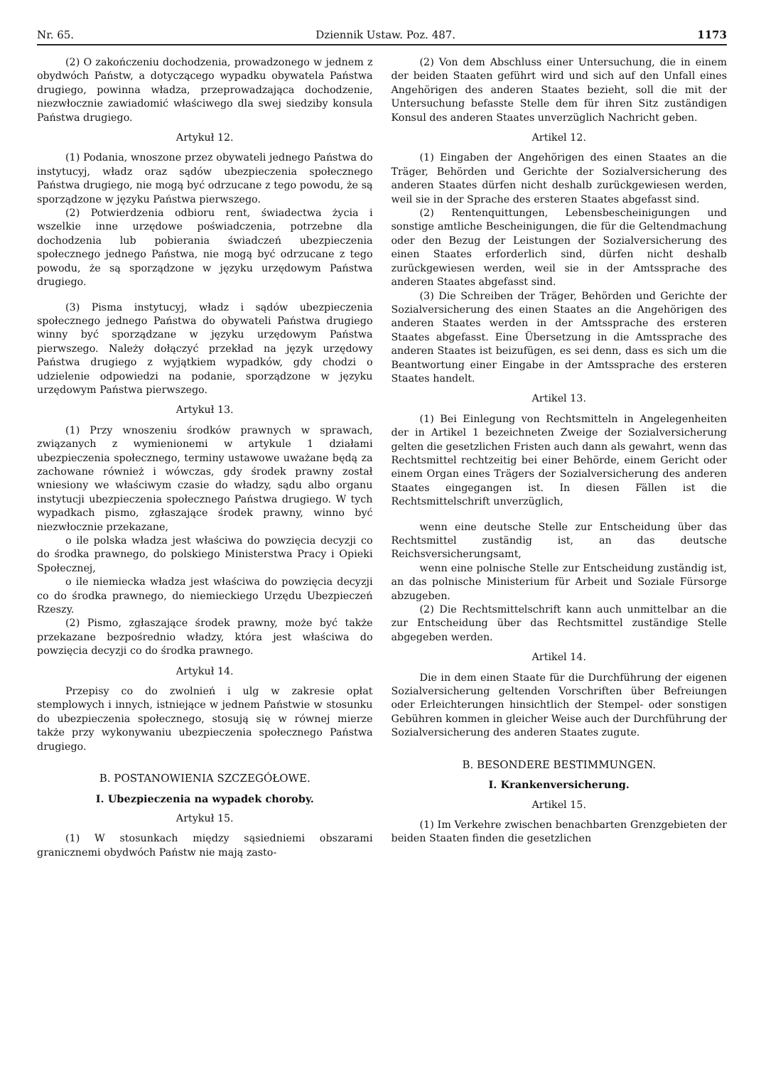Nr. 65. Dziennik Ustaw. Poz. 487. 1173
(2) O zakończeniu dochodzenia, prowadzonego w jednem z obydwóch Państw, a dotyczącego wypadku obywatela Państwa drugiego, powinna władza, przeprowadzająca dochodzenie, niezwłocznie zawiadomić właściwego dla swej siedziby konsula Państwa drugiego.
Artykuł 12.
(1) Podania, wnoszone przez obywateli jednego Państwa do instytucyj, władz oraz sądów ubezpieczenia społecznego Państwa drugiego, nie mogą być odrzucane z tego powodu, że są sporządzone w języku Państwa pierwszego.
(2) Potwierdzenia odbioru rent, świadectwa życia i wszelkie inne urzędowe poświadczenia, potrzebne dla dochodzenia lub pobierania świadczeń ubezpieczenia społecznego jednego Państwa, nie mogą być odrzucane z tego powodu, że są sporządzone w języku urzędowym Państwa drugiego.
(3) Pisma instytucyj, władz i sądów ubezpieczenia społecznego jednego Państwa do obywateli Państwa drugiego winny być sporządzane w języku urzędowym Państwa pierwszego. Należy dołączyć przekład na język urzędowy Państwa drugiego z wyjątkiem wypadków, gdy chodzi o udzielenie odpowiedzi na podanie, sporządzone w języku urzędowym Państwa pierwszego.
Artykuł 13.
(1) Przy wnoszeniu środków prawnych w sprawach, związanych z wymienionemi w artykule 1 działami ubezpieczenia społecznego, terminy ustawowe uważane będą za zachowane również i wówczas, gdy środek prawny został wniesiony we właściwym czasie do władzy, sądu albo organu instytucji ubezpieczenia społecznego Państwa drugiego. W tych wypadkach pismo, zgłaszające środek prawny, winno być niezwłocznie przekazane,
o ile polska władza jest właściwa do powzięcia decyzji co do środka prawnego, do polskiego Ministerstwa Pracy i Opieki Społecznej,
o ile niemiecka władza jest właściwa do powzięcia decyzji co do środka prawnego, do niemieckiego Urzędu Ubezpieczeń Rzeszy.
(2) Pismo, zgłaszające środek prawny, może być także przekazane bezpośrednio władzy, która jest właściwa do powzięcia decyzji co do środka prawnego.
Artykuł 14.
Przepisy co do zwolnień i ulg w zakresie opłat stemplowych i innych, istniejące w jednem Państwie w stosunku do ubezpieczenia społecznego, stosują się w równej mierze także przy wykonywaniu ubezpieczenia społecznego Państwa drugiego.
B. POSTANOWIENIA SZCZEGÓŁOWE.
I. Ubezpieczenia na wypadek choroby.
Artykuł 15.
(1) W stosunkach między sąsiedniemi obszarami granicznemi obydwóch Państw nie mają zasto-
(2) Von dem Abschluss einer Untersuchung, die in einem der beiden Staaten geführt wird und sich auf den Unfall eines Angehörigen des anderen Staates bezieht, soll die mit der Untersuchung befasste Stelle dem für ihren Sitz zuständigen Konsul des anderen Staates unverzüglich Nachricht geben.
Artikel 12.
(1) Eingaben der Angehörigen des einen Staates an die Träger, Behörden und Gerichte der Sozialversicherung des anderen Staates dürfen nicht deshalb zurückgewiesen werden, weil sie in der Sprache des ersteren Staates abgefasst sind.
(2) Rentenquittungen, Lebensbescheinigungen und sonstige amtliche Bescheinigungen, die für die Geltendmachung oder den Bezug der Leistungen der Sozialversicherung des einen Staates erforderlich sind, dürfen nicht deshalb zurückgewiesen werden, weil sie in der Amtssprache des anderen Staates abgefasst sind.
(3) Die Schreiben der Träger, Behörden und Gerichte der Sozialversicherung des einen Staates an die Angehörigen des anderen Staates werden in der Amtssprache des ersteren Staates abgefasst. Eine Übersetzung in die Amtssprache des anderen Staates ist beizufügen, es sei denn, dass es sich um die Beantwortung einer Eingabe in der Amtssprache des ersteren Staates handelt.
Artikel 13.
(1) Bei Einlegung von Rechtsmitteln in Angelegenheiten der in Artikel 1 bezeichneten Zweige der Sozialversicherung gelten die gesetzlichen Fristen auch dann als gewahrt, wenn das Rechtsmittel rechtzeitig bei einer Behörde, einem Gericht oder einem Organ eines Trägers der Sozialversicherung des anderen Staates eingegangen ist. In diesen Fällen ist die Rechtsmittelschrift unverzüglich,
wenn eine deutsche Stelle zur Entscheidung über das Rechtsmittel zuständig ist, an das deutsche Reichsversicherungsamt,
wenn eine polnische Stelle zur Entscheidung zuständig ist, an das polnische Ministerium für Arbeit und Soziale Fürsorge abzugeben.
(2) Die Rechtsmittelschrift kann auch unmittelbar an die zur Entscheidung über das Rechtsmittel zuständige Stelle abgegeben werden.
Artikel 14.
Die in dem einen Staate für die Durchführung der eigenen Sozialversicherung geltenden Vorschriften über Befreiungen oder Erleichterungen hinsichtlich der Stempel- oder sonstigen Gebühren kommen in gleicher Weise auch der Durchführung der Sozialversicherung des anderen Staates zugute.
B. BESONDERE BESTIMMUNGEN.
I. Krankenversicherung.
Artikel 15.
(1) Im Verkehre zwischen benachbarten Grenzgebieten der beiden Staaten finden die gesetzlichen